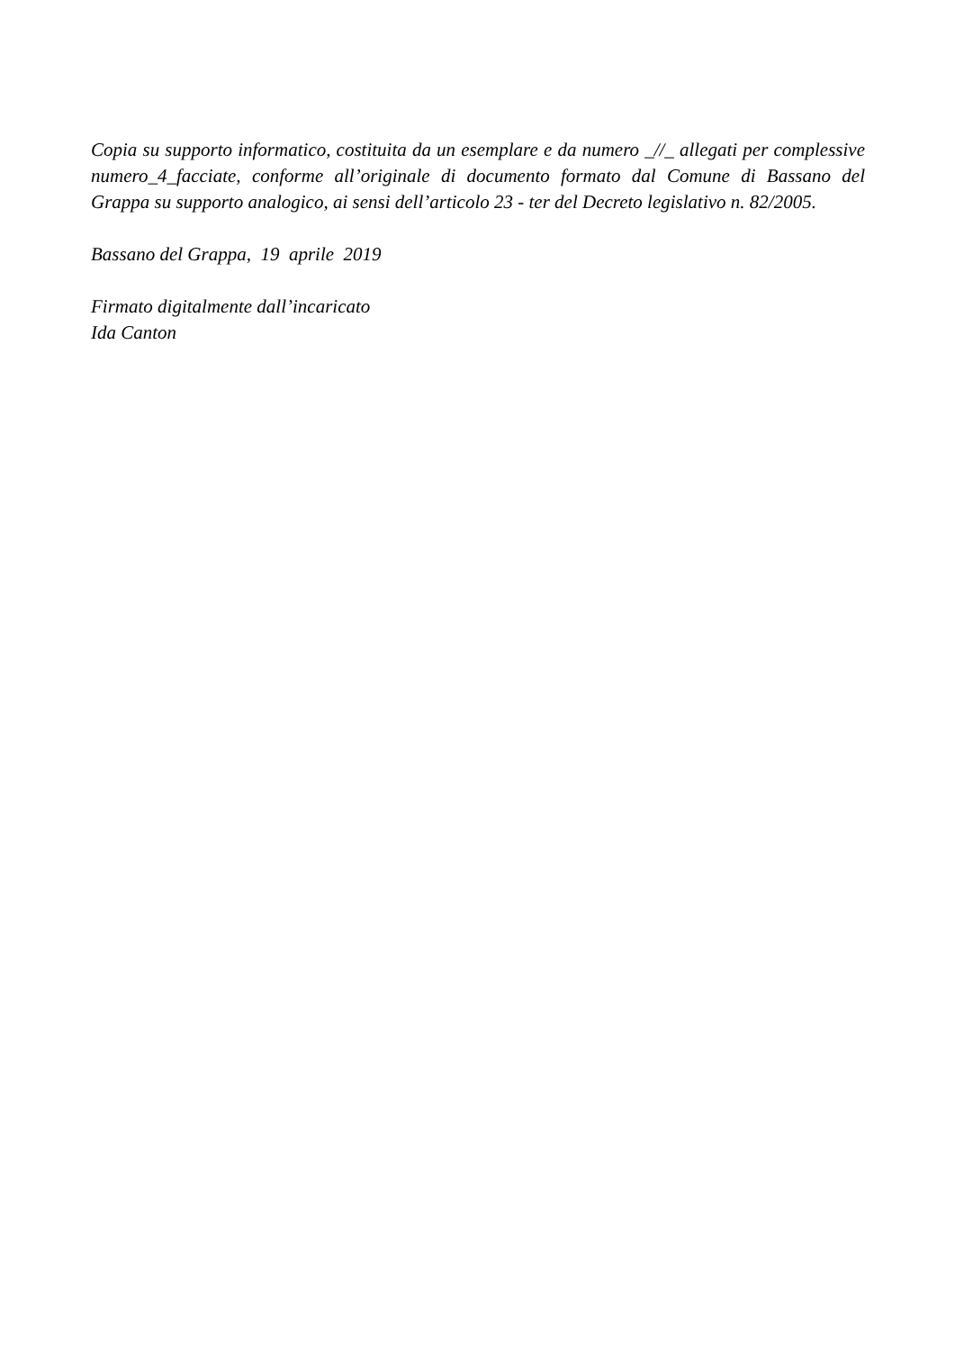Copia su supporto informatico, costituita da un esemplare e da numero _//_ allegati per complessive numero_4_facciate, conforme all’originale di documento formato dal Comune di Bassano del Grappa su supporto analogico, ai sensi dell’articolo 23 - ter del Decreto legislativo n. 82/2005.
Bassano del Grappa, 19 aprile 2019
Firmato digitalmente dall’incaricato
Ida Canton